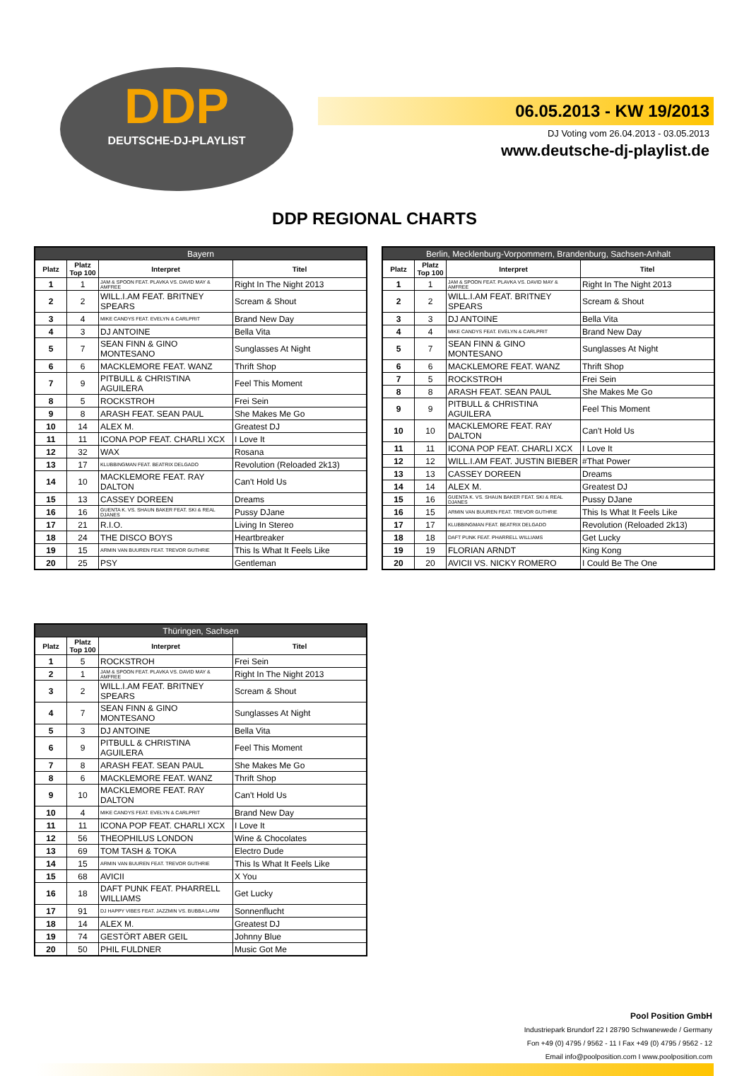DDP
DEUTSCHE-DJ-PLAYLIST
06.05.2013 - KW 19/2013
DJ Voting vom 26.04.2013 - 03.05.2013
www.deutsche-dj-playlist.de
DDP REGIONAL CHARTS
| Bayern | | | |
| --- | --- | --- | --- |
| Platz | Platz Top 100 | Interpret | Titel |
| 1 | 1 | JAM & SPOON FEAT. PLAVKA VS. DAVID MAY & AMFREE | Right In The Night 2013 |
| 2 | 2 | WILL.I.AM FEAT. BRITNEY SPEARS | Scream & Shout |
| 3 | 4 | MIKE CANDYS FEAT. EVELYN & CARLPRIT | Brand New Day |
| 4 | 3 | DJ ANTOINE | Bella Vita |
| 5 | 7 | SEAN FINN & GINO MONTESANO | Sunglasses At Night |
| 6 | 6 | MACKLEMORE FEAT. WANZ | Thrift Shop |
| 7 | 9 | PITBULL & CHRISTINA AGUILERA | Feel This Moment |
| 8 | 5 | ROCKSTROH | Frei Sein |
| 9 | 8 | ARASH FEAT. SEAN PAUL | She Makes Me Go |
| 10 | 14 | ALEX M. | Greatest DJ |
| 11 | 11 | ICONA POP FEAT. CHARLI XCX | I Love It |
| 12 | 32 | WAX | Rosana |
| 13 | 17 | KLUBBINGMAN FEAT. BEATRIX DELGADO | Revolution (Reloaded 2k13) |
| 14 | 10 | MACKLEMORE FEAT. RAY DALTON | Can't Hold Us |
| 15 | 13 | CASSEY DOREEN | Dreams |
| 16 | 16 | GUENTA K. VS. SHAUN BAKER FEAT. SKI & REAL DJANES | Pussy DJane |
| 17 | 21 | R.I.O. | Living In Stereo |
| 18 | 24 | THE DISCO BOYS | Heartbreaker |
| 19 | 15 | ARMIN VAN BUUREN FEAT. TREVOR GUTHRIE | This Is What It Feels Like |
| 20 | 25 | PSY | Gentleman |
| Berlin, Mecklenburg-Vorpommern, Brandenburg, Sachsen-Anhalt | | | |
| --- | --- | --- | --- |
| Platz | Platz Top 100 | Interpret | Titel |
| 1 | 1 | JAM & SPOON FEAT. PLAVKA VS. DAVID MAY & AMFREE | Right In The Night 2013 |
| 2 | 2 | WILL.I.AM FEAT. BRITNEY SPEARS | Scream & Shout |
| 3 | 3 | DJ ANTOINE | Bella Vita |
| 4 | 4 | MIKE CANDYS FEAT. EVELYN & CARLPRIT | Brand New Day |
| 5 | 7 | SEAN FINN & GINO MONTESANO | Sunglasses At Night |
| 6 | 6 | MACKLEMORE FEAT. WANZ | Thrift Shop |
| 7 | 5 | ROCKSTROH | Frei Sein |
| 8 | 8 | ARASH FEAT. SEAN PAUL | She Makes Me Go |
| 9 | 9 | PITBULL & CHRISTINA AGUILERA | Feel This Moment |
| 10 | 10 | MACKLEMORE FEAT. RAY DALTON | Can't Hold Us |
| 11 | 11 | ICONA POP FEAT. CHARLI XCX | I Love It |
| 12 | 12 | WILL.I.AM FEAT. JUSTIN BIEBER | #That Power |
| 13 | 13 | CASSEY DOREEN | Dreams |
| 14 | 14 | ALEX M. | Greatest DJ |
| 15 | 16 | GUENTA K. VS. SHAUN BAKER FEAT. SKI & REAL DJANES | Pussy DJane |
| 16 | 15 | ARMIN VAN BUUREN FEAT. TREVOR GUTHRIE | This Is What It Feels Like |
| 17 | 17 | KLUBBINGMAN FEAT. BEATRIX DELGADO | Revolution (Reloaded 2k13) |
| 18 | 18 | DAFT PUNK FEAT. PHARRELL WILLIAMS | Get Lucky |
| 19 | 19 | FLORIAN ARNDT | King Kong |
| 20 | 20 | AVICII VS. NICKY ROMERO | I Could Be The One |
| Thüringen, Sachsen | | | |
| --- | --- | --- | --- |
| Platz | Platz Top 100 | Interpret | Titel |
| 1 | 5 | ROCKSTROH | Frei Sein |
| 2 | 1 | JAM & SPOON FEAT. PLAVKA VS. DAVID MAY & AMFREE | Right In The Night 2013 |
| 3 | 2 | WILL.I.AM FEAT. BRITNEY SPEARS | Scream & Shout |
| 4 | 7 | SEAN FINN & GINO MONTESANO | Sunglasses At Night |
| 5 | 3 | DJ ANTOINE | Bella Vita |
| 6 | 9 | PITBULL & CHRISTINA AGUILERA | Feel This Moment |
| 7 | 8 | ARASH FEAT. SEAN PAUL | She Makes Me Go |
| 8 | 6 | MACKLEMORE FEAT. WANZ | Thrift Shop |
| 9 | 10 | MACKLEMORE FEAT. RAY DALTON | Can't Hold Us |
| 10 | 4 | MIKE CANDYS FEAT. EVELYN & CARLPRIT | Brand New Day |
| 11 | 11 | ICONA POP FEAT. CHARLI XCX | I Love It |
| 12 | 56 | THEOPHILUS LONDON | Wine & Chocolates |
| 13 | 69 | TOM TASH & TOKA | Electro Dude |
| 14 | 15 | ARMIN VAN BUUREN FEAT. TREVOR GUTHRIE | This Is What It Feels Like |
| 15 | 68 | AVICII | X You |
| 16 | 18 | DAFT PUNK FEAT. PHARRELL WILLIAMS | Get Lucky |
| 17 | 91 | DJ HAPPY VIBES FEAT. JAZZMIN VS. BUBBA LARM | Sonnenflucht |
| 18 | 14 | ALEX M. | Greatest DJ |
| 19 | 74 | GESTÖRT ABER GEIL | Johnny Blue |
| 20 | 50 | PHIL FULDNER | Music Got Me |
Pool Position GmbH
Industriepark Brundorf 22 I 28790 Schwanewede / Germany
Fon +49 (0) 4795 / 9562 - 11 I Fax +49 (0) 4795 / 9562 - 12
Email info@poolposition.com I www.poolposition.com